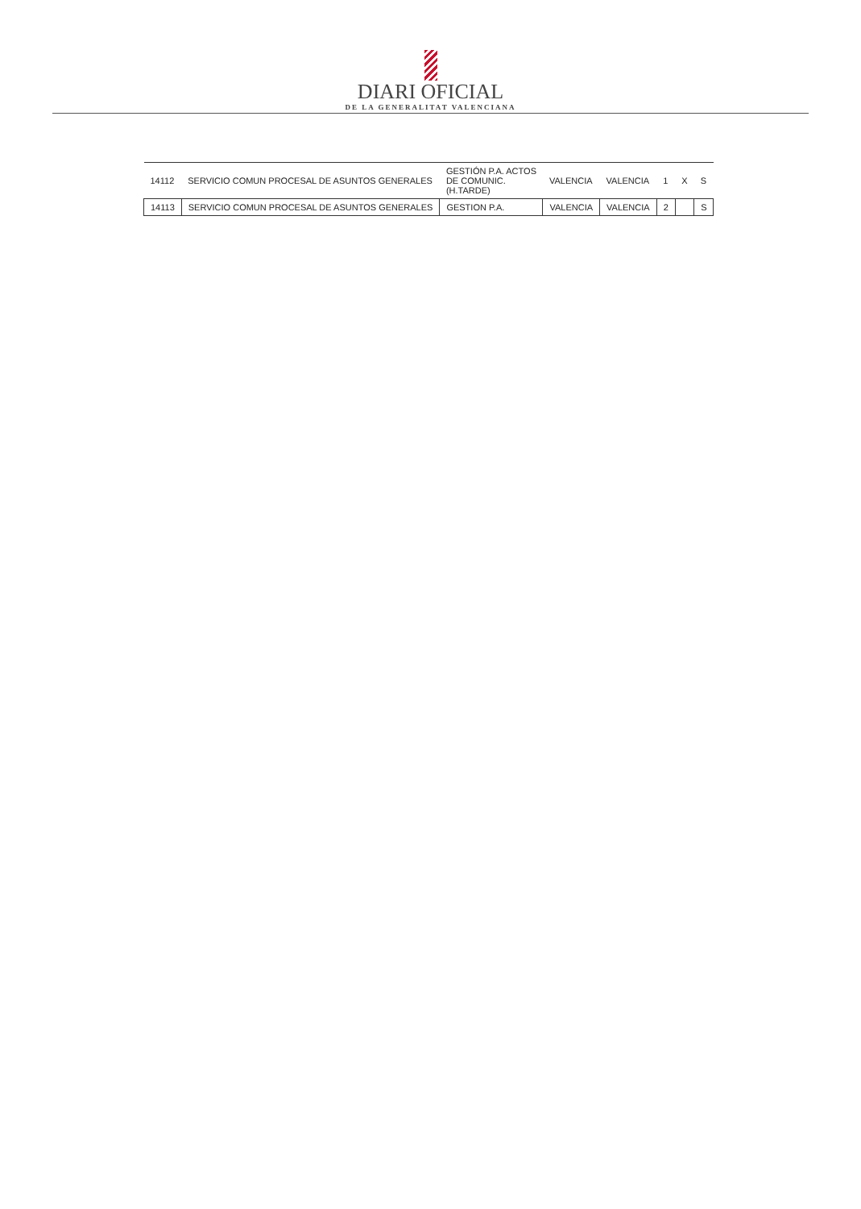DIARI OFICIAL
DE LA GENERALITAT VALENCIANA
| 14112 | SERVICIO COMUN PROCESAL DE ASUNTOS GENERALES | GESTIÓN P.A. ACTOS DE COMUNIC. (H.TARDE) | VALENCIA | VALENCIA | 1 | X | S |
| 14113 | SERVICIO COMUN PROCESAL DE ASUNTOS GENERALES | GESTION P.A. | VALENCIA | VALENCIA | 2 | | S |